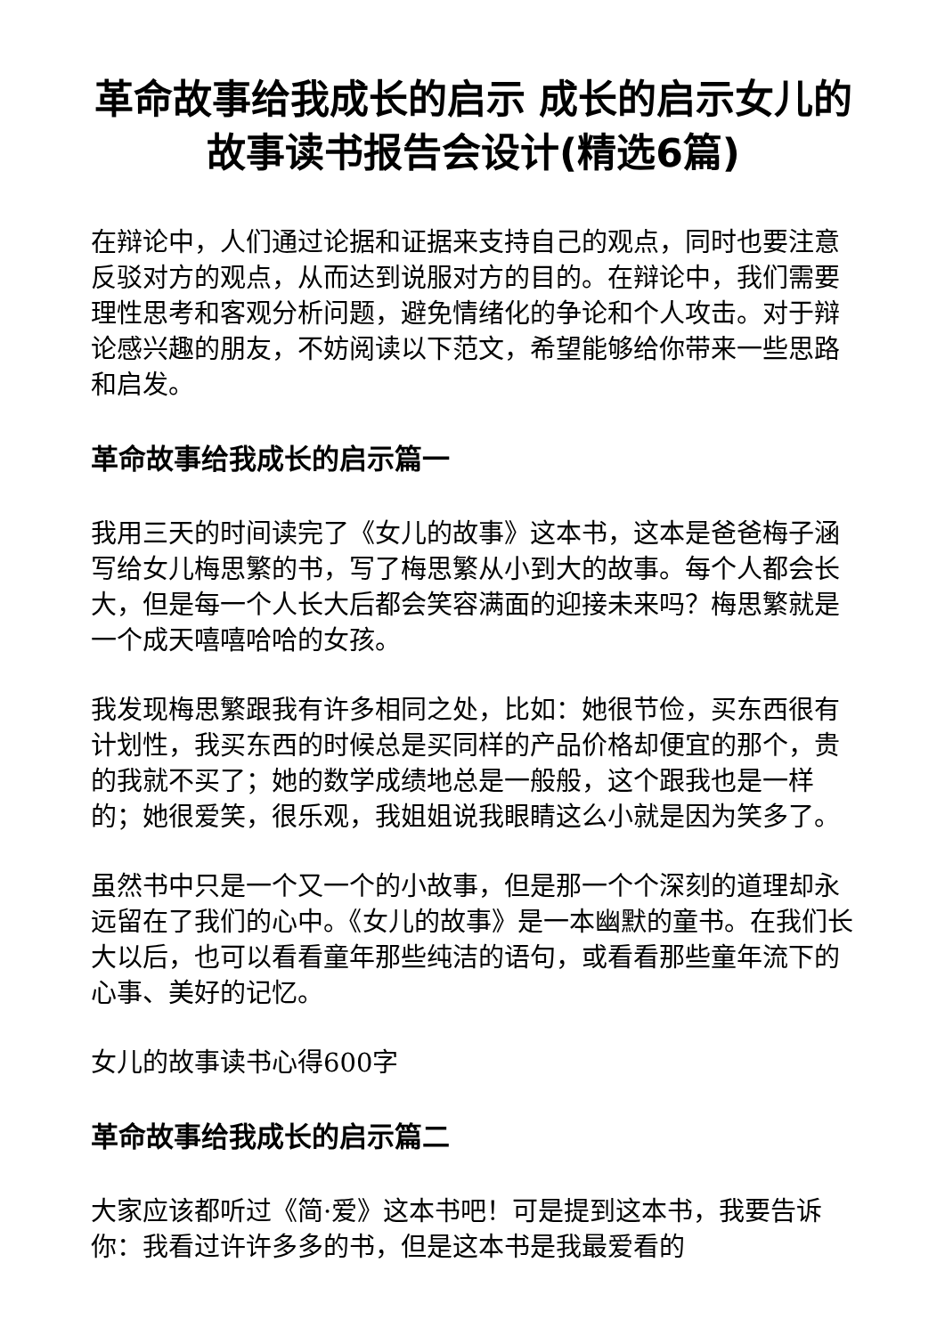革命故事给我成长的启示 成长的启示女儿的故事读书报告会设计(精选6篇)
在辩论中，人们通过论据和证据来支持自己的观点，同时也要注意反驳对方的观点，从而达到说服对方的目的。在辩论中，我们需要理性思考和客观分析问题，避免情绪化的争论和个人攻击。对于辩论感兴趣的朋友，不妨阅读以下范文，希望能够给你带来一些思路和启发。
革命故事给我成长的启示篇一
我用三天的时间读完了《女儿的故事》这本书，这本是爸爸梅子涵写给女儿梅思繁的书，写了梅思繁从小到大的故事。每个人都会长大，但是每一个人长大后都会笑容满面的迎接未来吗？梅思繁就是一个成天嘻嘻哈哈的女孩。
我发现梅思繁跟我有许多相同之处，比如：她很节俭，买东西很有计划性，我买东西的时候总是买同样的产品价格却便宜的那个，贵的我就不买了；她的数学成绩地总是一般般，这个跟我也是一样的；她很爱笑，很乐观，我姐姐说我眼睛这么小就是因为笑多了。
虽然书中只是一个又一个的小故事，但是那一个个深刻的道理却永远留在了我们的心中。《女儿的故事》是一本幽默的童书。在我们长大以后，也可以看看童年那些纯洁的语句，或看看那些童年流下的心事、美好的记忆。
女儿的故事读书心得600字
革命故事给我成长的启示篇二
大家应该都听过《简·爱》这本书吧！可是提到这本书，我要告诉你：我看过许许多多的书，但是这本书是我最爱看的